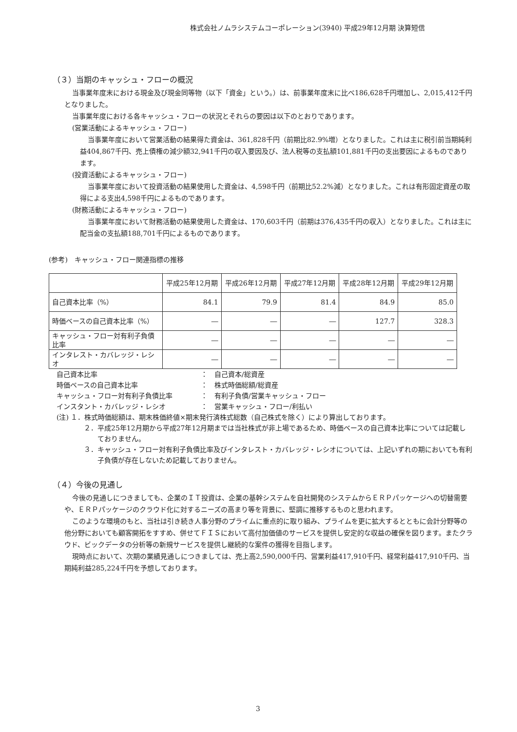株式会社ノムラシステムコーポレーション(3940) 平成29年12月期 決算短信
（３）当期のキャッシュ・フローの概況
当事業年度末における現金及び現金同等物（以下「資金」という。）は、前事業年度末に比べ186,628千円増加し、2,015,412千円となりました。
当事業年度における各キャッシュ・フローの状況とそれらの要因は以下のとおりであります。
(営業活動によるキャッシュ・フロー)
当事業年度において営業活動の結果得た資金は、361,828千円（前期比82.9%増）となりました。これは主に税引前当期純利益404,867千円、売上債権の減少額32,941千円の収入要因及び、法人税等の支払額101,881千円の支出要因によるものであります。
(投資活動によるキャッシュ・フロー)
当事業年度において投資活動の結果使用した資金は、4,598千円（前期比52.2%減）となりました。これは有形固定資産の取得による支出4,598千円によるものであります。
(財務活動によるキャッシュ・フロー)
当事業年度において財務活動の結果使用した資金は、170,603千円（前期は376,435千円の収入）となりました。これは主に配当金の支払額188,701千円によるものであります。
(参考)　キャッシュ・フロー関連指標の推移
| | 平成25年12月期 | 平成26年12月期 | 平成27年12月期 | 平成28年12月期 | 平成29年12月期 |
| --- | --- | --- | --- | --- | --- |
| 自己資本比率（%） | 84.1 | 79.9 | 81.4 | 84.9 | 85.0 |
| 時価ベースの自己資本比率（%） | ― | ― | ― | 127.7 | 328.3 |
| キャッシュ・フロー対有利子負債比率 | ― | ― | ― | ― | ― |
| インタレスト・カバレッジ・レシオ | ― | ― | ― | ― | ― |
自己資本比率 ：　自己資本/総資産
時価ベースの自己資本比率 ：　株式時価総額/総資産
キャッシュ・フロー対有利子負債比率 ：　有利子負債/営業キャッシュ・フロー
インスタント・カバレッジ・レシオ ：　営業キャッシュ・フロー/利払い
(注) １．株式時価総額は、期末株価終値×期末発行済株式総数（自己株式を除く）により算出しております。
２．平成25年12月期から平成27年12月期までは当社株式が非上場であるため、時価ベースの自己資本比率については記載しておりません。
３．キャッシュ・フロー対有利子負債比率及びインタレスト・カバレッジ・レシオについては、上記いずれの期においても有利子負債が存在しないため記載しておりません。
（４）今後の見通し
今後の見通しにつきましても、企業のＩＴ投資は、企業の基幹システムを自社開発のシステムからＥＲＰパッケージへの切替需要や、ＥＲＰパッケージのクラウド化に対するニーズの高まり等を背景に、堅調に推移するものと思われます。
このような環境のもと、当社は引き続き人事分野のプライムに重点的に取り組み、プライムを更に拡大するとともに会計分野等の他分野においても顧客開拓をすすめ、併せてＦＩＳにおいて高付加価値のサービスを提供し安定的な収益の確保を図ります。またクラウド、ビックデータの分析等の新規サービスを提供し継続的な案件の獲得を目指します。
現時点において、次期の業績見通しにつきましては、売上高2,590,000千円、営業利益417,910千円、経常利益417,910千円、当期純利益285,224千円を予想しております。
3